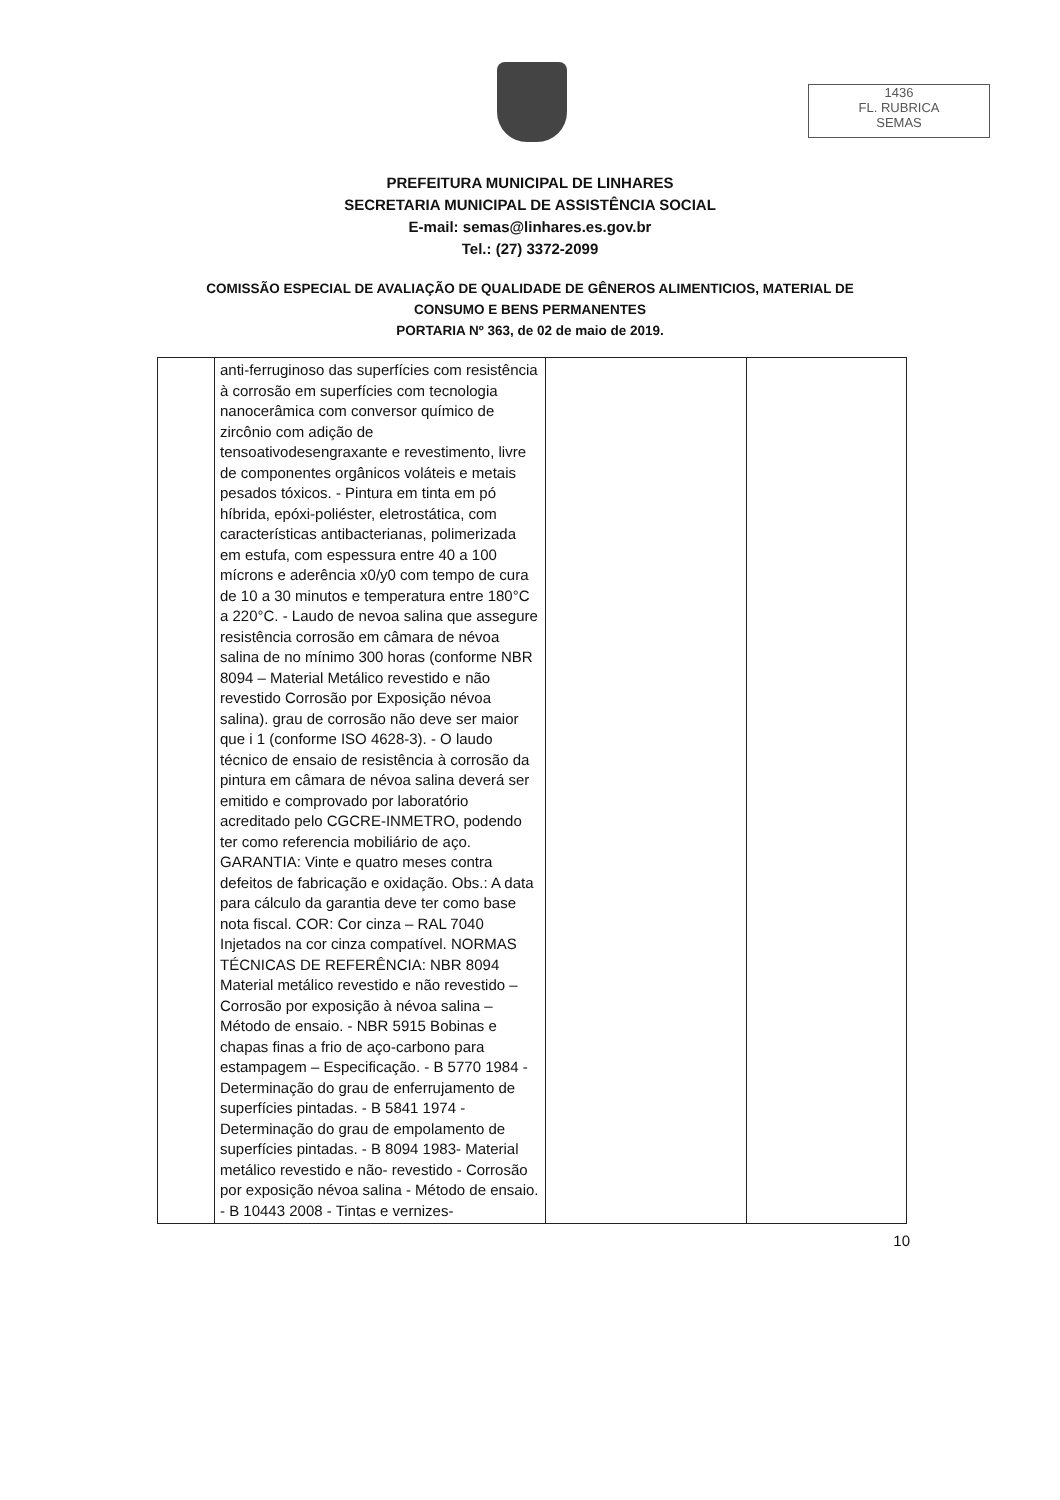1436
FL. RUBRICA
SEMAS
PREFEITURA MUNICIPAL DE LINHARES
SECRETARIA MUNICIPAL DE ASSISTÊNCIA SOCIAL
E-mail: semas@linhares.es.gov.br
Tel.: (27) 3372-2099
COMISSÃO ESPECIAL DE AVALIAÇÃO DE QUALIDADE DE GÊNEROS ALIMENTICIOS, MATERIAL DE
CONSUMO E BENS PERMANENTES
PORTARIA Nº 363, de 02 de maio de 2019.
| | anti-ferruginoso das superfícies com resistência à corrosão em superfícies com tecnologia nanocerâmica com conversor químico de zircônio com adição de tensoativodesengraxante e revestimento, livre de componentes orgânicos voláteis e metais pesados tóxicos. - Pintura em tinta em pó híbrida, epóxi-poliéster, eletrostática, com características antibacterianas, polimerizada em estufa, com espessura entre 40 a 100 mícrons e aderência x0/y0 com tempo de cura de 10 a 30 minutos e temperatura entre 180°C a 220°C. - Laudo de nevoa salina que assegure resistência corrosão em câmara de névoa salina de no mínimo 300 horas (conforme NBR 8094 – Material Metálico revestido e não revestido Corrosão por Exposição névoa salina). grau de corrosão não deve ser maior que i 1 (conforme ISO 4628-3). - O laudo técnico de ensaio de resistência à corrosão da pintura em câmara de névoa salina deverá ser emitido e comprovado por laboratório acreditado pelo CGCRE-INMETRO, podendo ter como referencia mobiliário de aço. GARANTIA: Vinte e quatro meses contra defeitos de fabricação e oxidação. Obs.: A data para cálculo da garantia deve ter como base nota fiscal. COR: Cor cinza – RAL 7040 Injetados na cor cinza compatível. NORMAS TÉCNICAS DE REFERÊNCIA: NBR 8094 Material metálico revestido e não revestido – Corrosão por exposição à névoa salina – Método de ensaio. - NBR 5915 Bobinas e chapas finas a frio de aço-carbono para estampagem – Especificação. - B 5770 1984 - Determinação do grau de enferrujamento de superfícies pintadas. - B 5841 1974 - Determinação do grau de empolamento de superfícies pintadas. - B 8094 1983- Material metálico revestido e não- revestido - Corrosão por exposição névoa salina - Método de ensaio. - B 10443 2008 - Tintas e vernizes- | | |
10